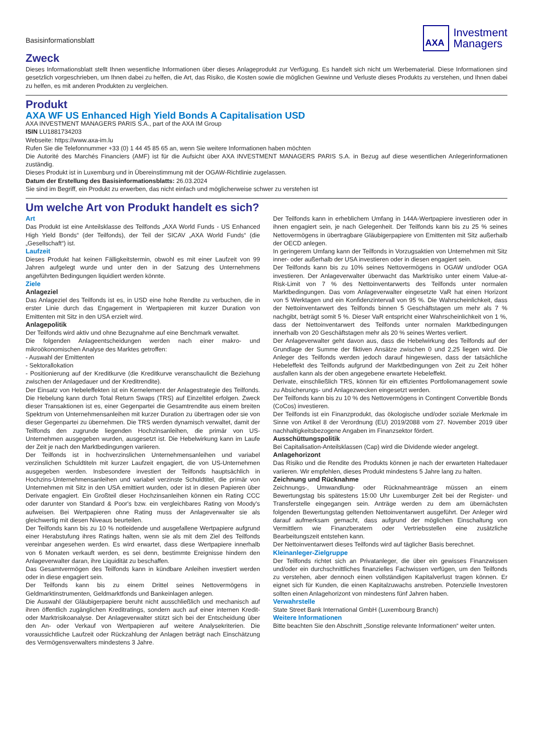Basisinformationsblatt
AXA
Investment
Managers
Zweck
Dieses Informationsblatt stellt Ihnen wesentliche Informationen über dieses Anlageprodukt zur Verfügung. Es handelt sich nicht um Werbematerial. Diese Informationen sind gesetzlich vorgeschrieben, um Ihnen dabei zu helfen, die Art, das Risiko, die Kosten sowie die möglichen Gewinne und Verluste dieses Produkts zu verstehen, und Ihnen dabei zu helfen, es mit anderen Produkten zu vergleichen.
Produkt
AXA WF US Enhanced High Yield Bonds A Capitalisation USD
AXA INVESTMENT MANAGERS PARIS S.A., part of the AXA IM Group
ISIN LU1881734203
Webseite: https://www.axa-im.lu
Rufen Sie die Telefonnummer +33 (0) 1 44 45 85 65 an, wenn Sie weitere Informationen haben möchten
Die Autorité des Marchés Financiers (AMF) ist für die Aufsicht über AXA INVESTMENT MANAGERS PARIS S.A. in Bezug auf diese wesentlichen Anlegerinformationen zuständig.
Dieses Produkt ist in Luxemburg und in Übereinstimmung mit der OGAW-Richtlinie zugelassen.
Datum der Erstellung des Basisinformationsblatts: 26.03.2024
Sie sind im Begriff, ein Produkt zu erwerben, das nicht einfach und möglicherweise schwer zu verstehen ist
Um welche Art von Produkt handelt es sich?
Art
Das Produkt ist eine Anteilsklasse des Teilfonds „AXA World Funds - US Enhanced High Yield Bonds“ (der Teilfonds), der Teil der SICAV „AXA World Funds“ (die „Gesellschaft“) ist.
Laufzeit
Dieses Produkt hat keinen Fälligkeitstermin, obwohl es mit einer Laufzeit von 99 Jahren aufgelegt wurde und unter den in der Satzung des Unternehmens angeführten Bedingungen liquidiert werden könnte.
Ziele
Anlageziel
Das Anlageziel des Teilfonds ist es, in USD eine hohe Rendite zu verbuchen, die in erster Linie durch das Engagement in Wertpapieren mit kurzer Duration von Emittenten mit Sitz in den USA erzielt wird.
Anlagepolitik
Der Teilfonds wird aktiv und ohne Bezugnahme auf eine Benchmark verwaltet.
Die folgenden Anlageentscheidungen werden nach einer makro- und mikroökonomischen Analyse des Marktes getroffen:
- Auswahl der Emittenten
- Sektorallokation
- Positionierung auf der Kreditkurve (die Kreditkurve veranschaulicht die Beziehung zwischen der Anlagedauer und der Kreditrendite).
Der Einsatz von Hebeleffekten ist ein Kernelement der Anlagestrategie des Teilfonds. Die Hebelung kann durch Total Return Swaps (TRS) auf Einzeltitel erfolgen. Zweck dieser Transaktionen ist es, einer Gegenpartei die Gesamtrendite aus einem breiten Spektrum von Unternehmensanleihen mit kurzer Duration zu übertragen oder sie von dieser Gegenpartei zu übernehmen. Die TRS werden dynamisch verwaltet, damit der Teilfonds den zugrunde liegenden Hochzinsanleihen, die primär von US-Unternehmen ausgegeben wurden, ausgesetzt ist. Die Hebelwirkung kann im Laufe der Zeit je nach den Marktbedingungen variieren.
Der Teilfonds ist in hochverzinslichen Unternehmensanleihen und variabel verzinslichen Schuldtiteln mit kurzer Laufzeit engagiert, die von US-Unternehmen ausgegeben werden. Insbesondere investiert der Teilfonds hauptsächlich in Hochzins-Unternehmensanleihen und variabel verzinste Schuldtitel, die primär von Unternehmen mit Sitz in den USA emittiert wurden, oder ist in diesen Papieren über Derivate engagiert. Ein Großteil dieser Hochzinsanleihen können ein Rating CCC oder darunter von Standard & Poor's bzw. ein vergleichbares Rating von Moody's aufweisen. Bei Wertpapieren ohne Rating muss der Anlageverwalter sie als gleichwertig mit diesen Niveaus beurteilen.
Der Teilfonds kann bis zu 10 % notleidende und ausgefallene Wertpapiere aufgrund einer Herabstufung ihres Ratings halten, wenn sie als mit dem Ziel des Teilfonds vereinbar angesehen werden. Es wird erwartet, dass diese Wertpapiere innerhalb von 6 Monaten verkauft werden, es sei denn, bestimmte Ereignisse hindern den Anlageverwalter daran, ihre Liquidität zu beschaffen.
Das Gesamtvermögen des Teilfonds kann in kündbare Anleihen investiert werden oder in diese engagiert sein.
Der Teilfonds kann bis zu einem Drittel seines Nettovermögens in Geldmarktinstrumenten, Geldmarktfonds und Bankeinlagen anlegen.
Die Auswahl der Gläubigerpapiere beruht nicht ausschließlich und mechanisch auf ihren öffentlich zugänglichen Kreditratings, sondern auch auf einer internen Kredit- oder Marktrisikoanalyse. Der Anlageverwalter stützt sich bei der Entscheidung über den An- oder Verkauf von Wertpapieren auf weitere Analysekriterien. Die voraussichtliche Laufzeit oder Rückzahlung der Anlagen beträgt nach Einschätzung des Vermögensverwalters mindestens 3 Jahre.
Der Teilfonds kann in erheblichem Umfang in 144A-Wertpapiere investieren oder in ihnen engagiert sein, je nach Gelegenheit. Der Teilfonds kann bis zu 25 % seines Nettovermögens in übertragbare Gläubigerpapiere von Emittenten mit Sitz außerhalb der OECD anlegen.
In geringerem Umfang kann der Teilfonds in Vorzugsaktien von Unternehmen mit Sitz inner- oder außerhalb der USA investieren oder in diesen engagiert sein.
Der Teilfonds kann bis zu 10% seines Nettovermögens in OGAW und/oder OGA investieren. Der Anlageverwalter überwacht das Marktrisiko unter einem Value-at-Risk-Limit von 7 % des Nettoinventarwerts des Teilfonds unter normalen Marktbedingungen. Das vom Anlageverwalter eingesetzte VaR hat einen Horizont von 5 Werktagen und ein Konfidenzintervall von 95 %. Die Wahrscheinlichkeit, dass der Nettoinventarwert des Teilfonds binnen 5 Geschäftstagen um mehr als 7 % nachgibt, beträgt somit 5 %. Dieser VaR entspricht einer Wahrscheinlichkeit von 1 %, dass der Nettoinventarwert des Teilfonds unter normalen Marktbedingungen innerhalb von 20 Geschäftstagen mehr als 20 % seines Wertes verliert.
Der Anlageverwalter geht davon aus, dass die Hebelwirkung des Teilfonds auf der Grundlage der Summe der fiktiven Ansätze zwischen 0 und 2,25 liegen wird. Die Anleger des Teilfonds werden jedoch darauf hingewiesen, dass der tatsächliche Hebeleffekt des Teilfonds aufgrund der Marktbedingungen von Zeit zu Zeit höher ausfallen kann als der oben angegebene erwartete Hebeleffekt.
Derivate, einschließlich TRS, können für ein effizientes Portfoliomanagement sowie zu Absicherungs- und Anlagezwecken eingesetzt werden.
Der Teilfonds kann bis zu 10 % des Nettovermögens in Contingent Convertible Bonds (CoCos) investieren.
Der Teilfonds ist ein Finanzprodukt, das ökologische und/oder soziale Merkmale im Sinne von Artikel 8 der Verordnung (EU) 2019/2088 vom 27. November 2019 über nachhaltigkeitsbezogene Angaben im Finanzsektor fördert.
Ausschüttungspolitik
Bei Capitalisation-Anteilsklassen (Cap) wird die Dividende wieder angelegt.
Anlagehorizont
Das Risiko und die Rendite des Produkts können je nach der erwarteten Haltedauer variieren. Wir empfehlen, dieses Produkt mindestens 5 Jahre lang zu halten.
Zeichnung und Rücknahme
Zeichnungs-, Umwandlung- oder Rücknahmeanträge müssen an einem Bewertungstag bis spätestens 15:00 Uhr Luxemburger Zeit bei der Register- und Transferstelle eingegangen sein. Anträge werden zu dem am übernächsten folgenden Bewertungstag geltenden Nettoinventarwert ausgeführt. Der Anleger wird darauf aufmerksam gemacht, dass aufgrund der möglichen Einschaltung von Vermittlern wie Finanzberatern oder Vertriebsstellen eine zusätzliche Bearbeitungszeit entstehen kann.
Der Nettoinventarwert dieses Teilfonds wird auf täglicher Basis berechnet.
Kleinanleger-Zielgruppe
Der Teilfonds richtet sich an Privatanleger, die über ein gewisses Finanzwissen und/oder ein durchschnittliches finanzielles Fachwissen verfügen, um den Teilfonds zu verstehen, aber dennoch einen vollständigen Kapitalverlust tragen können. Er eignet sich für Kunden, die einen Kapitalzuwachs anstreben. Potenzielle Investoren sollten einen Anlagehorizont von mindestens fünf Jahren haben.
Verwahrstelle
State Street Bank International GmbH (Luxembourg Branch)
Weitere Informationen
Bitte beachten Sie den Abschnitt „Sonstige relevante Informationen“ weiter unten.